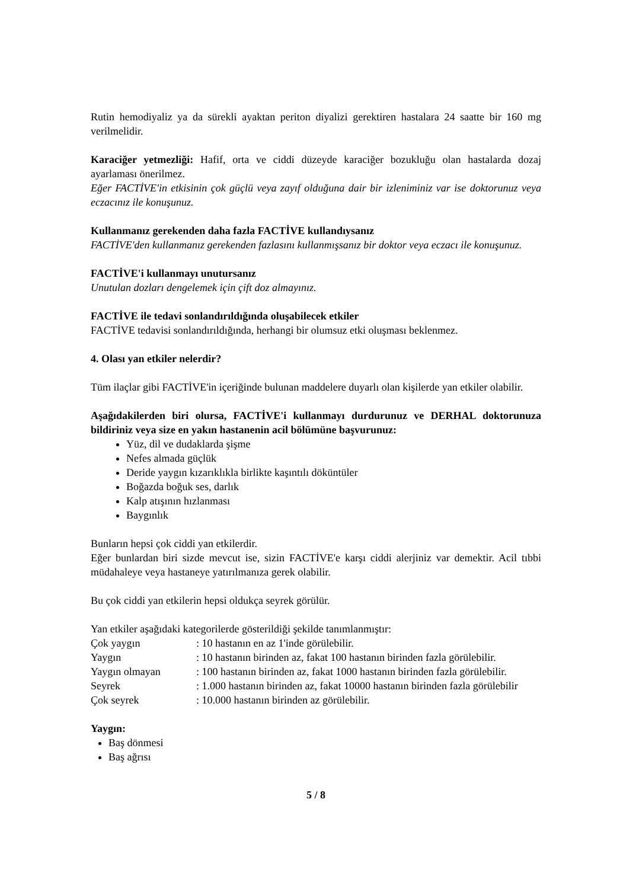Rutin hemodiyaliz ya da sürekli ayaktan periton diyalizi gerektiren hastalara 24 saatte bir 160 mg verilmelidir.
Karaciğer yetmezliği: Hafif, orta ve ciddi düzeyde karaciğer bozukluğu olan hastalarda dozaj ayarlaması önerilmez.
Eğer FACTİVE'in etkisinin çok güçlü veya zayıf olduğuna dair bir izleniminiz var ise doktorunuz veya eczacınız ile konuşunuz.
Kullanmanız gerekenden daha fazla FACTİVE kullandıysanız
FACTİVE'den kullanmanız gerekenden fazlasını kullanmışsanız bir doktor veya eczacı ile konuşunuz.
FACTİVE'i kullanmayı unutursanız
Unutulan dozları dengelemek için çift doz almayınız.
FACTİVE ile tedavi sonlandırıldığında oluşabilecek etkiler
FACTİVE tedavisi sonlandırıldığında, herhangi bir olumsuz etki oluşması beklenmez.
4. Olası yan etkiler nelerdir?
Tüm ilaçlar gibi FACTİVE'in içeriğinde bulunan maddelere duyarlı olan kişilerde yan etkiler olabilir.
Aşağıdakilerden biri olursa, FACTİVE'i kullanmayı durdurunuz ve DERHAL doktorunuza bildiriniz veya size en yakın hastanenin acil bölümüne başvurunuz:
Yüz, dil ve dudaklarda şişme
Nefes almada güçlük
Deride yaygın kızarıklıkla birlikte kaşıntılı döküntüler
Boğazda boğuk ses, darlık
Kalp atışının hızlanması
Baygınlık
Bunların hepsi çok ciddi yan etkilerdir.
Eğer bunlardan biri sizde mevcut ise, sizin FACTİVE'e karşı ciddi alerjiniz var demektir. Acil tıbbi müdahaleye veya hastaneye yatırılmanıza gerek olabilir.
Bu çok ciddi yan etkilerin hepsi oldukça seyrek görülür.
Yan etkiler aşağıdaki kategorilerde gösterildiği şekilde tanımlanmıştır:
| Çok yaygın | : 10 hastanın en az 1'inde görülebilir. |
| Yaygın | : 10 hastanın birinden az, fakat 100 hastanın birinden fazla görülebilir. |
| Yaygın olmayan | : 100 hastanın birinden az, fakat 1000 hastanın birinden fazla görülebilir. |
| Seyrek | : 1.000 hastanın birinden az, fakat 10000 hastanın birinden fazla görülebilir |
| Çok seyrek | : 10.000 hastanın birinden az görülebilir. |
Yaygın:
Baş dönmesi
Baş ağrısı
5 / 8